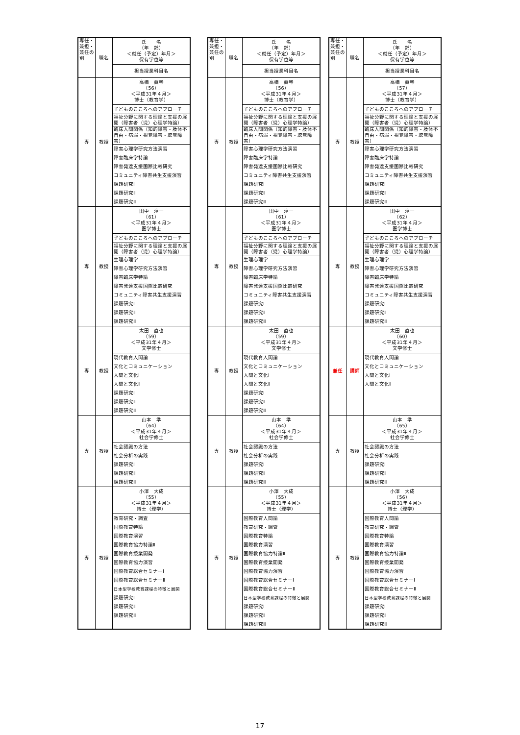| 専任・兼担・兼任の別 | 職名 | 氏 名 （年 齢） ＜就任（予定）年月＞ 保有学位等 |
| | | 担当授業科目名 |
| 専 | 教授 | 高橋 眞琴 （56） ＜平成31年４月＞ 博士（教育学） |
| | | 子どものこころへのアプローチ |
| | | 福祉分野に関する理論と支援の展開（障害者（児）心理学特論） |
| | | 臨床人間関係（知的障害・肢体不自由・病弱・視覚障害・聴覚障害） |
| | | 障害心理学研究方法演習 |
| | | 障害臨床学特論 |
| | | 障害発達支援国際比較研究 |
| | | コミュニティ障害共生支援演習 |
| | | 課題研究Ⅰ |
| | | 課題研究Ⅱ |
| | | 課題研究Ⅲ |
| 専 | 教授 | 田中 淳一 （61） ＜平成31年４月＞ 医学博士 |
| | | 子どものこころへのアプローチ |
| | | 福祉分野に関する理論と支援の展開（障害者（児）心理学特論） |
| | | 生理心理学 |
| | | 障害心理学研究方法演習 |
| | | 障害臨床学特論 |
| | | 障害発達支援国際比較研究 |
| | | コミュニティ障害共生支援演習 |
| | | 課題研究Ⅰ |
| | | 課題研究Ⅱ |
| | | 課題研究Ⅲ |
| 専 | 教授 | 太田 直也 （59） ＜平成31年４月＞ 文学修士 |
| | | 現代教育人間論 |
| | | 文化とコミュニケーション |
| | | 人間と文化Ⅰ |
| | | 人間と文化Ⅱ |
| | | 課題研究Ⅰ |
| | | 課題研究Ⅱ |
| | | 課題研究Ⅲ |
| 専 | 教授 | 山本 準 （64） ＜平成31年４月＞ 社会学修士 |
| | | 社会認識の方法 |
| | | 社会分析の実践 |
| | | 課題研究Ⅰ |
| | | 課題研究Ⅱ |
| | | 課題研究Ⅲ |
| 専 | 教授 | 小澤 大成 （55） ＜平成31年４月＞ 博士（理学） |
| | | 教育研究・調査 |
| | | 国際教育特論 |
| | | 国際教育演習 |
| | | 国際教育協力特論Ⅱ |
| | | 国際教育授業開発 |
| | | 国際教育協力演習 |
| | | 国際教育総合セミナーⅠ |
| | | 国際教育総合セミナーⅡ |
| | | 日本型学校教育課程の特徴と展開 |
| | | 課題研究Ⅰ |
| | | 課題研究Ⅱ |
| | | 課題研究Ⅲ |
| 専任・兼担・兼任の別 | 職名 | 氏 名 （年 齢） ＜就任（予定）年月＞ 保有学位等 |
| | | 担当授業科目名 |
| 専 | 教授 | 高橋 眞琴 （56） ＜平成31年４月＞ 博士（教育学） |
| | | 子どものこころへのアプローチ |
| | | 福祉分野に関する理論と支援の展開（障害者（児）心理学特論） |
| | | 臨床人間関係（知的障害・肢体不自由・病弱・視覚障害・聴覚障害） |
| | | 障害心理学研究方法演習 |
| | | 障害臨床学特論 |
| | | 障害発達支援国際比較研究 |
| | | コミュニティ障害共生支援演習 |
| | | 課題研究Ⅰ |
| | | 課題研究Ⅱ |
| | | 課題研究Ⅲ |
| 専 | 教授 | 田中 淳一 （61） ＜平成31年４月＞ 医学博士 |
| | | 子どものこころへのアプローチ |
| | | 福祉分野に関する理論と支援の展開（障害者（児）心理学特論） |
| | | 生理心理学 |
| | | 障害心理学研究方法演習 |
| | | 障害臨床学特論 |
| | | 障害発達支援国際比較研究 |
| | | コミュニティ障害共生支援演習 |
| | | 課題研究Ⅰ |
| | | 課題研究Ⅱ |
| | | 課題研究Ⅲ |
| 専 | 教授 | 太田 直也 （59） ＜平成31年４月＞ 文学修士 |
| | | 現代教育人間論 |
| | | 文化とコミュニケーション |
| | | 人間と文化Ⅰ |
| | | 人間と文化Ⅱ |
| | | 課題研究Ⅰ |
| | | 課題研究Ⅱ |
| | | 課題研究Ⅲ |
| 専 | 教授 | 山本 準 （64） ＜平成31年４月＞ 社会学修士 |
| | | 社会認識の方法 |
| | | 社会分析の実践 |
| | | 課題研究Ⅰ |
| | | 課題研究Ⅱ |
| | | 課題研究Ⅲ |
| 専 | 教授 | 小澤 大成 （55） ＜平成31年４月＞ 博士（理学） |
| | | 国際教育人間論 |
| | | 教育研究・調査 |
| | | 国際教育特論 |
| | | 国際教育演習 |
| | | 国際教育協力特論Ⅱ |
| | | 国際教育授業開発 |
| | | 国際教育協力演習 |
| | | 国際教育総合セミナーⅠ |
| | | 国際教育総合セミナーⅡ |
| | | 日本型学校教育課程の特徴と展開 |
| | | 課題研究Ⅰ |
| | | 課題研究Ⅱ |
| | | 課題研究Ⅲ |
| 専任・兼担・兼任の別 | 職名 | 氏 名 （年 齢） ＜就任（予定）年月＞ 保有学位等 |
| | | 担当授業科目名 |
| 専 | 教授 | 高橋 眞琴 （57） ＜平成31年４月＞ 博士（教育学） |
| | | 子どものこころへのアプローチ |
| | | 福祉分野に関する理論と支援の展開（障害者（児）心理学特論） |
| | | 臨床人間関係（知的障害・肢体不自由・病弱・視覚障害・聴覚障害） |
| | | 障害心理学研究方法演習 |
| | | 障害臨床学特論 |
| | | 障害発達支援国際比較研究 |
| | | コミュニティ障害共生支援演習 |
| | | 課題研究Ⅰ |
| | | 課題研究Ⅱ |
| | | 課題研究Ⅲ |
| 専 | 教授 | 田中 淳一 （62） ＜平成31年４月＞ 医学博士 |
| | | 子どものこころへのアプローチ |
| | | 福祉分野に関する理論と支援の展開（障害者（児）心理学特論） |
| | | 生理心理学 |
| | | 障害心理学研究方法演習 |
| | | 障害臨床学特論 |
| | | 障害発達支援国際比較研究 |
| | | コミュニティ障害共生支援演習 |
| | | 課題研究Ⅰ |
| | | 課題研究Ⅱ |
| | | 課題研究Ⅲ |
| 兼任 | 講師 | 太田 直也 （60） ＜平成31年４月＞ 文学修士 |
| | | 現代教育人間論 |
| | | 文化とコミュニケーション |
| | | 人間と文化Ⅰ |
| | | 人間と文化Ⅱ |
| 専 | 教授 | 山本 準 （65） ＜平成31年４月＞ 社会学修士 |
| | | 社会認識の方法 |
| | | 社会分析の実践 |
| | | 課題研究Ⅰ |
| | | 課題研究Ⅱ |
| | | 課題研究Ⅲ |
| 専 | 教授 | 小澤 大成 （56） ＜平成31年４月＞ 博士（理学） |
| | | 国際教育人間論 |
| | | 教育研究・調査 |
| | | 国際教育特論 |
| | | 国際教育演習 |
| | | 国際教育協力特論Ⅱ |
| | | 国際教育授業開発 |
| | | 国際教育協力演習 |
| | | 国際教育総合セミナーⅠ |
| | | 国際教育総合セミナーⅡ |
| | | 日本型学校教育課程の特徴と展開 |
| | | 課題研究Ⅰ |
| | | 課題研究Ⅱ |
| | | 課題研究Ⅲ |
17